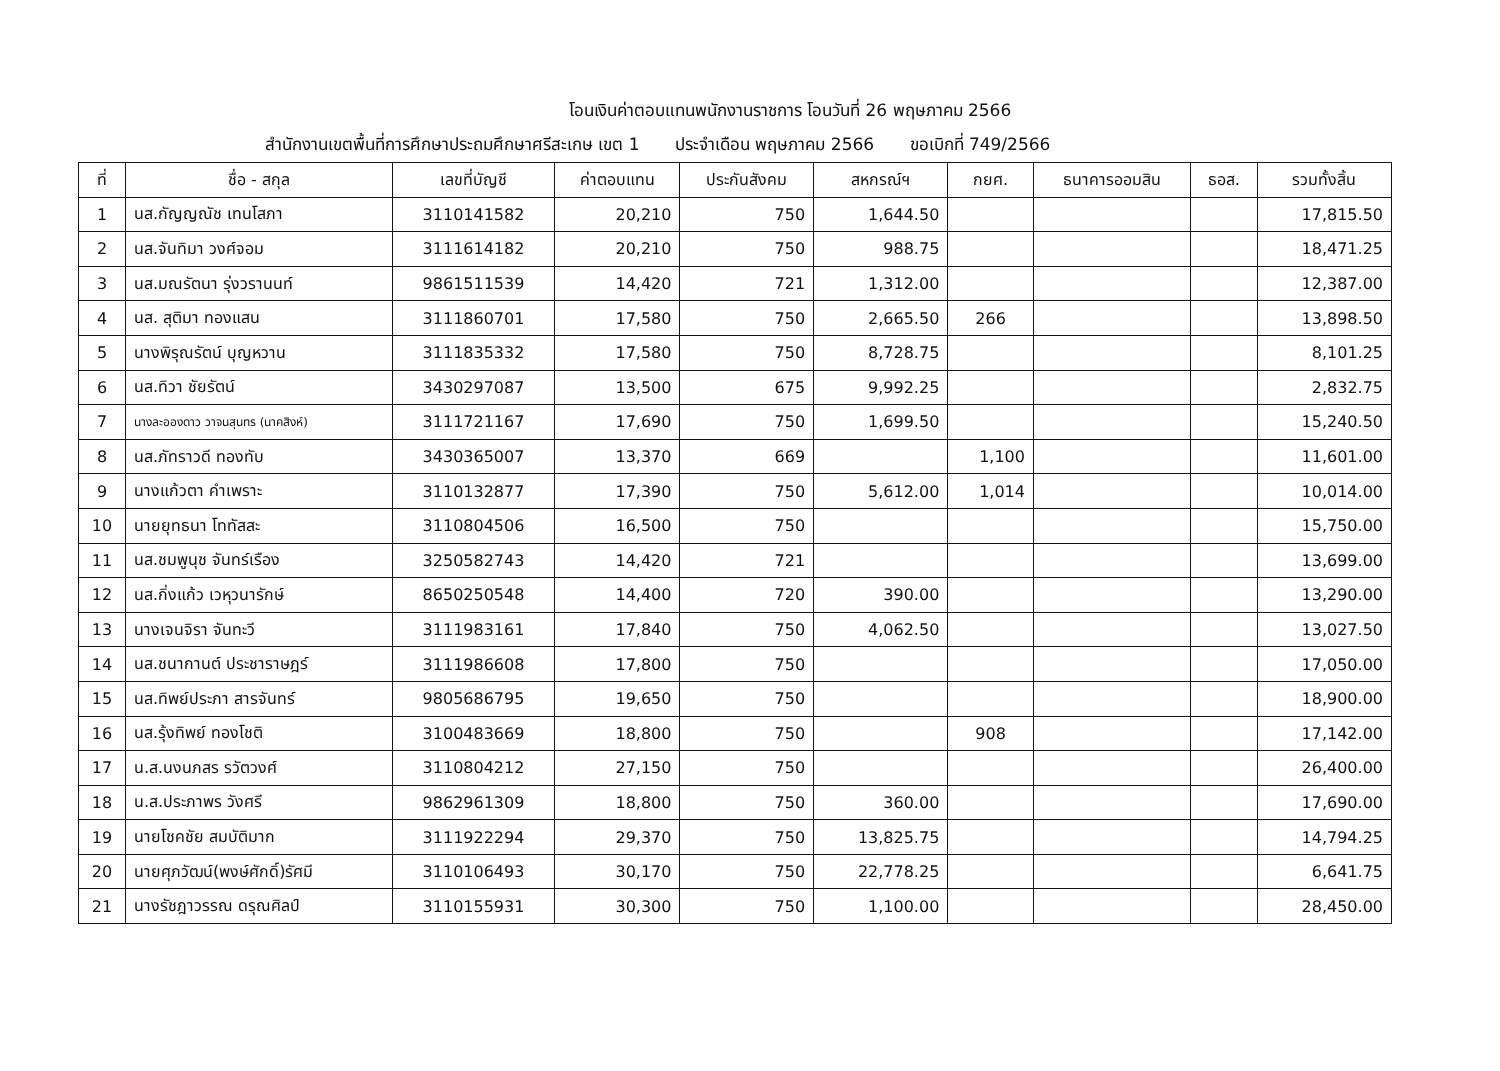โอนเงินค่าตอบแทนพนักงานราชการ โอนวันที่ 26 พฤษภาคม 2566
สำนักงานเขตพื้นที่การศึกษาประถมศึกษาศรีสะเกษ เขต 1 ประจำเดือน พฤษภาคม 2566 ขอเบิกที่ 749/2566
| ที่ | ชื่อ - สกุล | เลขที่บัญชี | ค่าตอบแทน | ประกันสังคม | สหกรณ์ฯ | กยศ. | ธนาคารออมสิน | ธอส. | รวมทั้งสิ้น |
| --- | --- | --- | --- | --- | --- | --- | --- | --- | --- |
| 1 | นส.กัญญณัช เทนโสภา | 3110141582 | 20,210 | 750 | 1,644.50 | | | | 17,815.50 |
| 2 | นส.จันทิมา วงศ์จอม | 3111614182 | 20,210 | 750 | 988.75 | | | | 18,471.25 |
| 3 | นส.มณรัตนา รุ่งวรานนท์ | 9861511539 | 14,420 | 721 | 1,312.00 | | | | 12,387.00 |
| 4 | นส. สุติมา ทองแสน | 3111860701 | 17,580 | 750 | 2,665.50 | 266 | | | 13,898.50 |
| 5 | นางพิรุณรัตน์ บุญหวาน | 3111835332 | 17,580 | 750 | 8,728.75 | | | | 8,101.25 |
| 6 | นส.ทิวา ชัยรัตน์ | 3430297087 | 13,500 | 675 | 9,992.25 | | | | 2,832.75 |
| 7 | นางละอองดาว วาจนสุนทร (นาคสิงห์) | 3111721167 | 17,690 | 750 | 1,699.50 | | | | 15,240.50 |
| 8 | นส.ภัทราวดี ทองทับ | 3430365007 | 13,370 | 669 | | 1,100 | | | 11,601.00 |
| 9 | นางแก้วตา คำเพราะ | 3110132877 | 17,390 | 750 | 5,612.00 | 1,014 | | | 10,014.00 |
| 10 | นายยุทธนา โททัสสะ | 3110804506 | 16,500 | 750 | | | | | 15,750.00 |
| 11 | นส.ชมพูนุช จันทร์เรือง | 3250582743 | 14,420 | 721 | | | | | 13,699.00 |
| 12 | นส.กิ่งแก้ว เวหุวนารักษ์ | 8650250548 | 14,400 | 720 | 390.00 | | | | 13,290.00 |
| 13 | นางเจนจิรา จันทะวี | 3111983161 | 17,840 | 750 | 4,062.50 | | | | 13,027.50 |
| 14 | นส.ชนากานต์ ประชาราษฎร์ | 3111986608 | 17,800 | 750 | | | | | 17,050.00 |
| 15 | นส.ทิพย์ประภา สารจันทร์ | 9805686795 | 19,650 | 750 | | | | | 18,900.00 |
| 16 | นส.รุ้งทิพย์ ทองโชติ | 3100483669 | 18,800 | 750 | | 908 | | | 17,142.00 |
| 17 | น.ส.นงนภสร รวัตวงศ์ | 3110804212 | 27,150 | 750 | | | | | 26,400.00 |
| 18 | น.ส.ประภาพร วังศรี | 9862961309 | 18,800 | 750 | 360.00 | | | | 17,690.00 |
| 19 | นายโชคชัย สมบัติมาก | 3111922294 | 29,370 | 750 | 13,825.75 | | | | 14,794.25 |
| 20 | นายศุภวัฒน์(พงษ์ศักดิ์)รัศมี | 3110106493 | 30,170 | 750 | 22,778.25 | | | | 6,641.75 |
| 21 | นางรัชฎาวรรณ ดรุณศิลป์ | 3110155931 | 30,300 | 750 | 1,100.00 | | | | 28,450.00 |